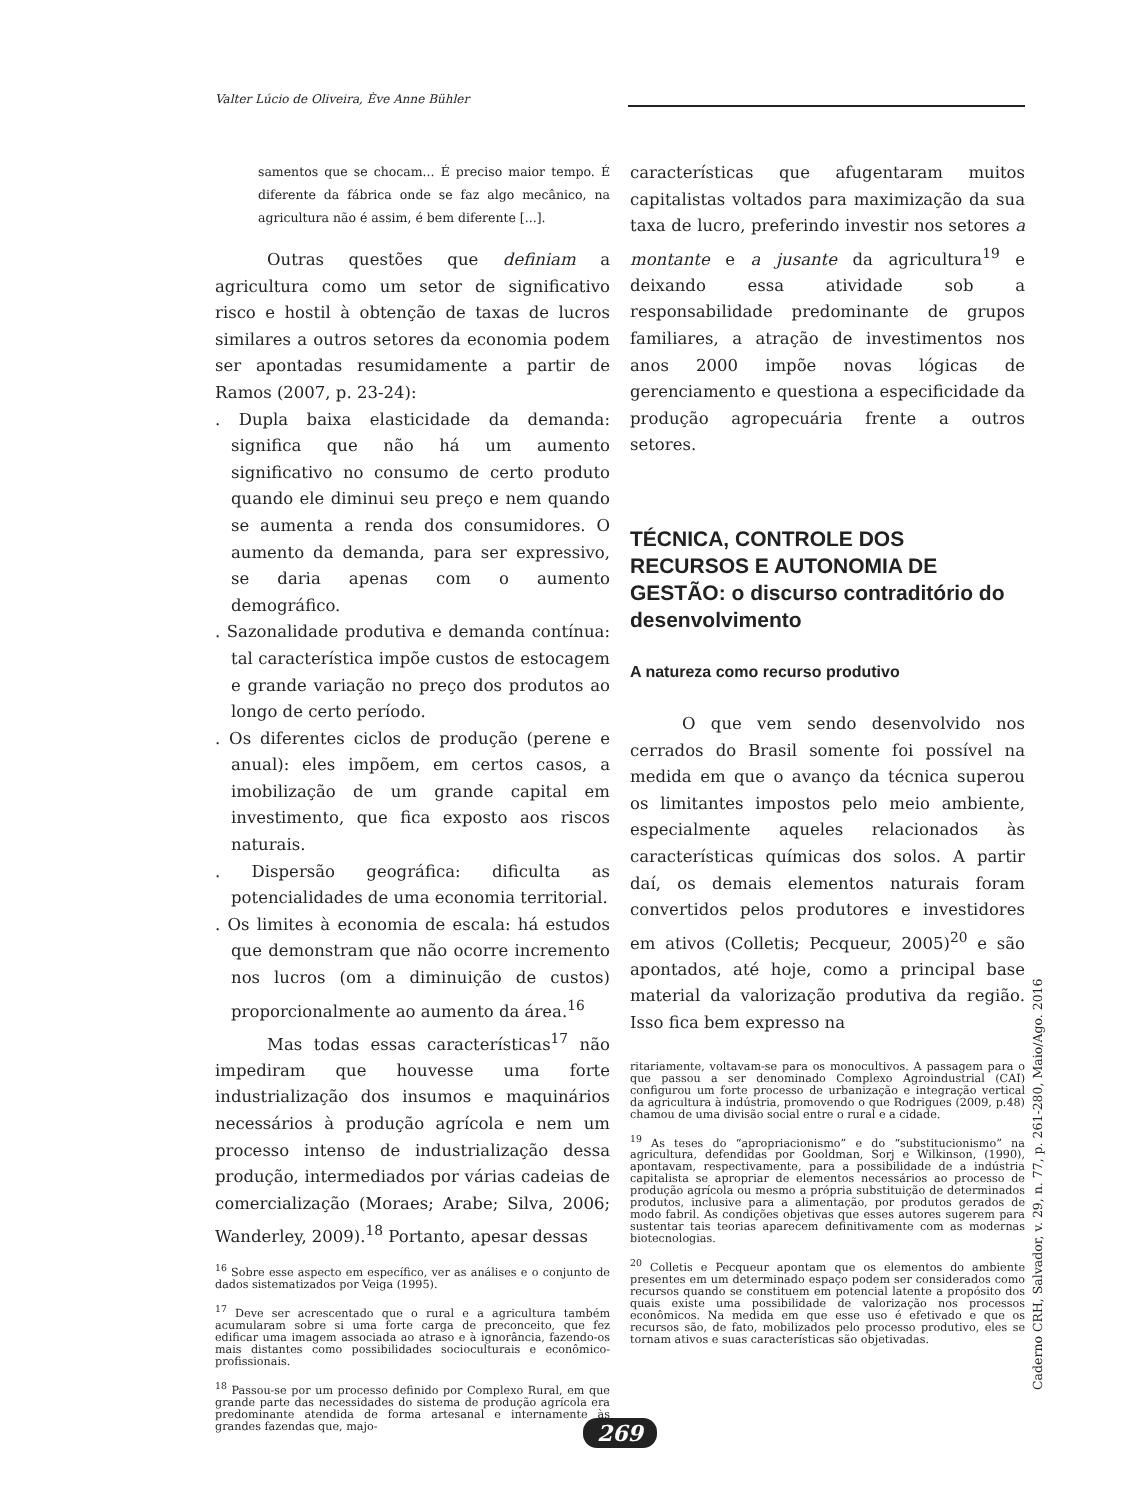Valter Lúcio de Oliveira, Ève Anne Bühler
samentos que se chocam... É preciso maior tempo. É diferente da fábrica onde se faz algo mecânico, na agricultura não é assim, é bem diferente [...].
Outras questões que definiam a agricultura como um setor de significativo risco e hostil à obtenção de taxas de lucros similares a outros setores da economia podem ser apontadas resumidamente a partir de Ramos (2007, p. 23-24):
. Dupla baixa elasticidade da demanda: significa que não há um aumento significativo no consumo de certo produto quando ele diminui seu preço e nem quando se aumenta a renda dos consumidores. O aumento da demanda, para ser expressivo, se daria apenas com o aumento demográfico.
. Sazonalidade produtiva e demanda contínua: tal característica impõe custos de estocagem e grande variação no preço dos produtos ao longo de certo período.
. Os diferentes ciclos de produção (perene e anual): eles impõem, em certos casos, a imobilização de um grande capital em investimento, que fica exposto aos riscos naturais.
. Dispersão geográfica: dificulta as potencialidades de uma economia territorial.
. Os limites à economia de escala: há estudos que demonstram que não ocorre incremento nos lucros (om a diminuição de custos) proporcionalmente ao aumento da área.<sup>16</sup>
Mas todas essas características<sup>17</sup> não impediram que houvesse uma forte industrialização dos insumos e maquinários necessários à produção agrícola e nem um processo intenso de industrialização dessa produção, intermediados por várias cadeias de comercialização (Moraes; Arabe; Silva, 2006; Wanderley, 2009).<sup>18</sup> Portanto, apesar dessas
<sup>16</sup> Sobre esse aspecto em específico, ver as análises e o conjunto de dados sistematizados por Veiga (1995).
<sup>17</sup> Deve ser acrescentado que o rural e a agricultura também acumularam sobre si uma forte carga de preconceito, que fez edificar uma imagem associada ao atraso e à ignorância, fazendo-os mais distantes como possibilidades socioculturais e econômico-profissionais.
<sup>18</sup> Passou-se por um processo definido por Complexo Rural, em que grande parte das necessidades do sistema de produção agrícola era predominante atendida de forma artesanal e internamente às grandes fazendas que, majo-
características que afugentaram muitos capitalistas voltados para maximização da sua taxa de lucro, preferindo investir nos setores a montante e a jusante da agricultura<sup>19</sup> e deixando essa atividade sob a responsabilidade predominante de grupos familiares, a atração de investimentos nos anos 2000 impõe novas lógicas de gerenciamento e questiona a especificidade da produção agropecuária frente a outros setores.
TÉCNICA, CONTROLE DOS RECURSOS E AUTONOMIA DE GESTÃO: o discurso contraditório do desenvolvimento
A natureza como recurso produtivo
O que vem sendo desenvolvido nos cerrados do Brasil somente foi possível na medida em que o avanço da técnica superou os limitantes impostos pelo meio ambiente, especialmente aqueles relacionados às características químicas dos solos. A partir daí, os demais elementos naturais foram convertidos pelos produtores e investidores em ativos (Colletis; Pecqueur, 2005)<sup>20</sup> e são apontados, até hoje, como a principal base material da valorização produtiva da região. Isso fica bem expresso na
ritariamente, voltavam-se para os monocultivos. A passagem para o que passou a ser denominado Complexo Agroindustrial (CAI) configurou um forte processo de urbanização e integração vertical da agricultura à indústria, promovendo o que Rodrigues (2009, p.48) chamou de uma divisão social entre o rural e a cidade.
<sup>19</sup> As teses do “apropriacionismo” e do “substitucionismo” na agricultura, defendidas por Gooldman, Sorj e Wilkinson, (1990), apontavam, respectivamente, para a possibilidade de a indústria capitalista se apropriar de elementos necessários ao processo de produção agrícola ou mesmo a própria substituição de determinados produtos, inclusive para a alimentação, por produtos gerados de modo fabril. As condições objetivas que esses autores sugerem para sustentar tais teorias aparecem definitivamente com as modernas biotecnologias.
<sup>20</sup> Colletis e Pecqueur apontam que os elementos do ambiente presentes em um determinado espaço podem ser considerados como recursos quando se constituem em potencial latente a propósito dos quais existe uma possibilidade de valorização nos processos econômicos. Na medida em que esse uso é efetivado e que os recursos são, de fato, mobilizados pelo processo produtivo, eles se tornam ativos e suas características são objetivadas.
Caderno CRH, Salvador, v. 29, n. 77, p. 261-280, Maio/Ago. 2016
269